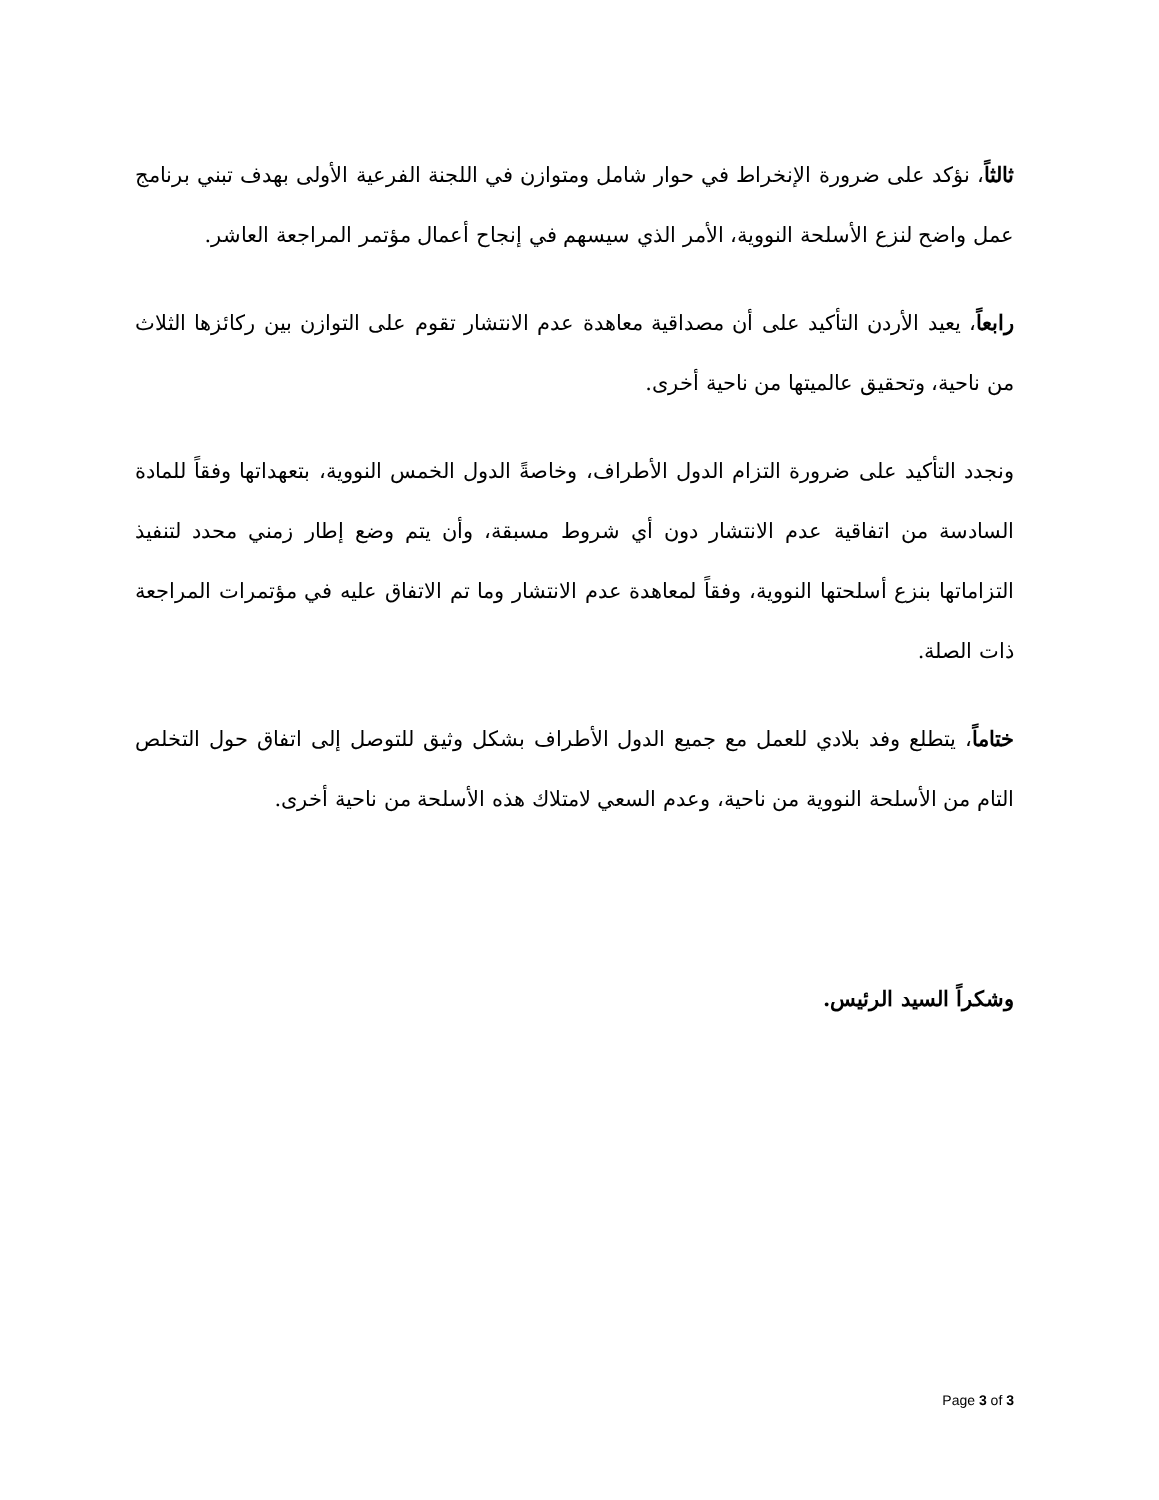ثالثاً، نؤكد على ضرورة الإنخراط في حوار شامل ومتوازن في اللجنة الفرعية الأولى بهدف تبني برنامج عمل واضح لنزع الأسلحة النووية، الأمر الذي سيسهم في إنجاح أعمال مؤتمر المراجعة العاشر.
رابعاً، يعيد الأردن التأكيد على أن مصداقية معاهدة عدم الانتشار تقوم على التوازن بين ركائزها الثلاث من ناحية، وتحقيق عالميتها من ناحية أخرى.
ونجدد التأكيد على ضرورة التزام الدول الأطراف، وخاصةً الدول الخمس النووية، بتعهداتها وفقاً للمادة السادسة من اتفاقية عدم الانتشار دون أي شروط مسبقة، وأن يتم وضع إطار زمني محدد لتنفيذ التزاماتها بنزع أسلحتها النووية، وفقاً لمعاهدة عدم الانتشار وما تم الاتفاق عليه في مؤتمرات المراجعة ذات الصلة.
ختاماً، يتطلع وفد بلادي للعمل مع جميع الدول الأطراف بشكل وثيق للتوصل إلى اتفاق حول التخلص التام من الأسلحة النووية من ناحية، وعدم السعي لامتلاك هذه الأسلحة من ناحية أخرى.
وشكراً السيد الرئيس.
Page 3 of 3